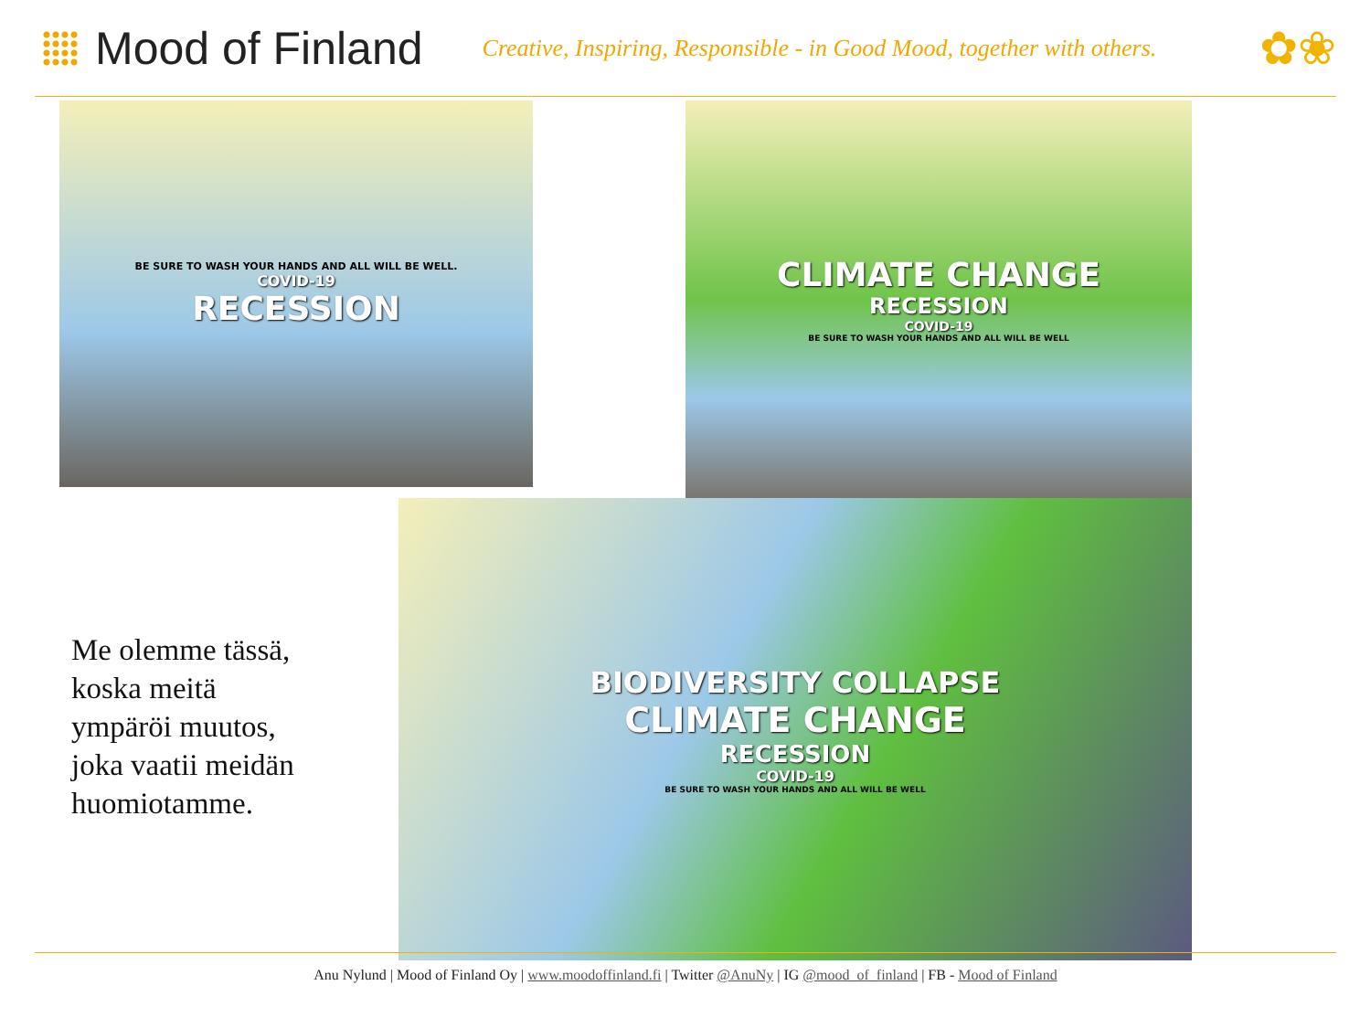Mood of Finland
Creative, Inspiring, Responsible - in Good Mood, together with others.
✿❀
BE SURE TO WASH YOUR HANDS AND ALL WILL BE WELL.
COVID-19
RECESSION
CLIMATE CHANGE
RECESSION
COVID-19
BE SURE TO WASH YOUR HANDS AND ALL WILL BE WELL
BIODIVERSITY COLLAPSE
CLIMATE CHANGE
RECESSION
COVID-19
BE SURE TO WASH YOUR HANDS AND ALL WILL BE WELL
Me olemme tässä,
koska meitä
ympäröi muutos,
joka vaatii meidän
huomiotamme.
Anu Nylund | Mood of Finland Oy | www.moodoffinland.fi | Twitter @AnuNy | IG @mood_of_finland | FB - Mood of Finland